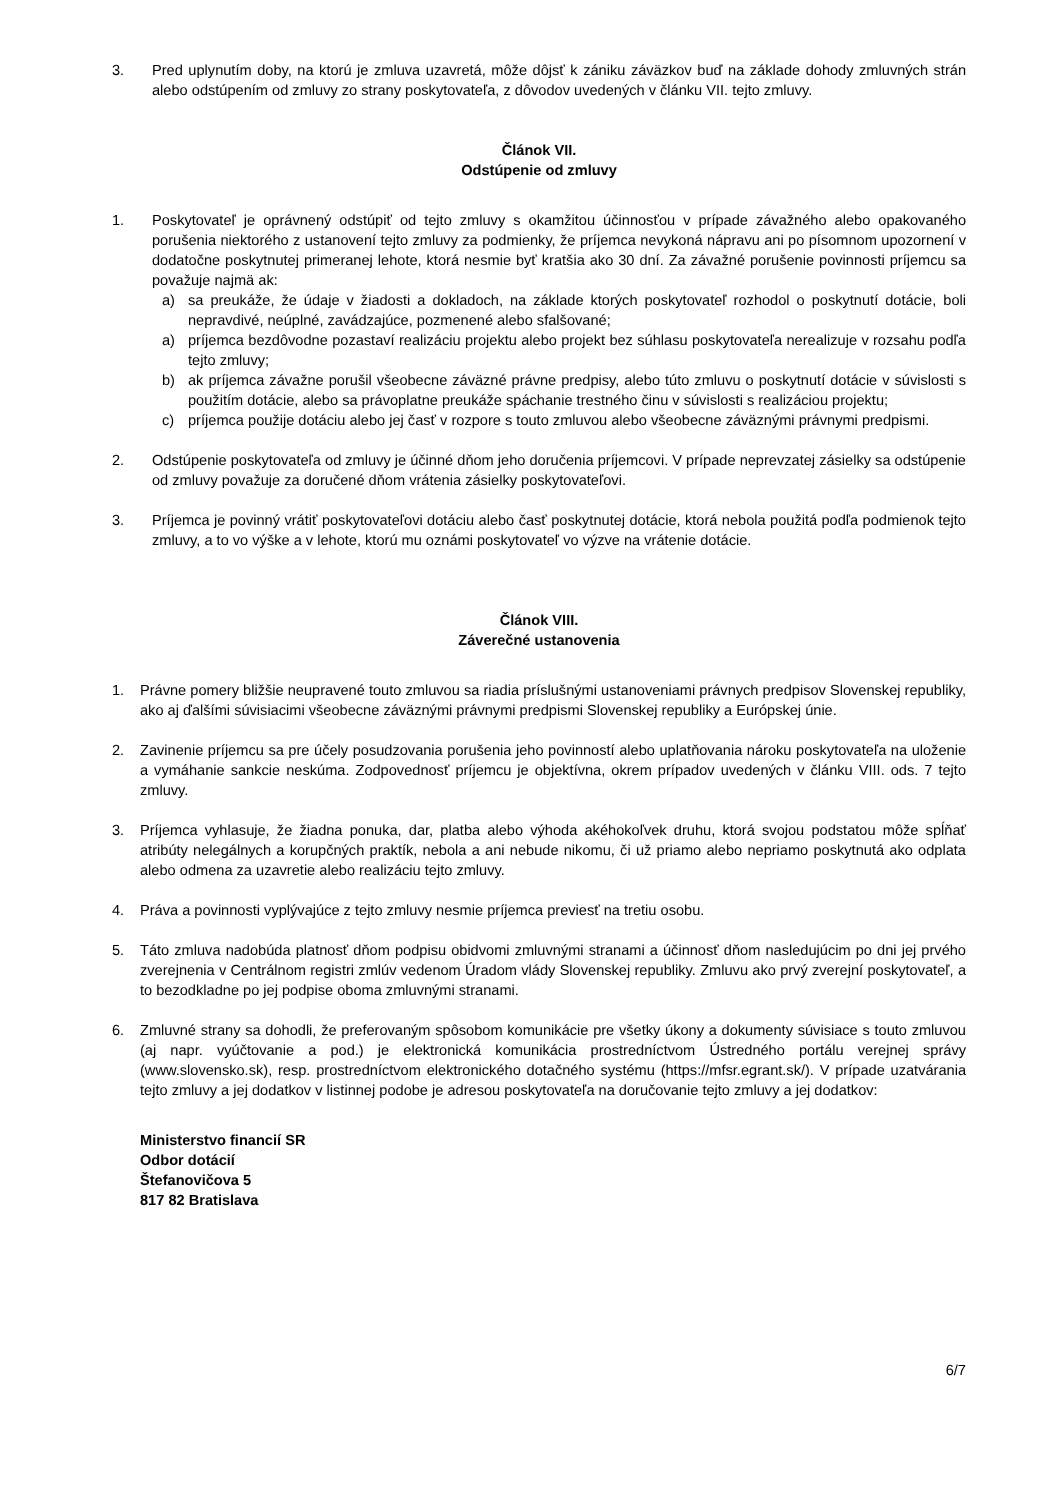3. Pred uplynutím doby, na ktorú je zmluva uzavretá, môže dôjsť k zániku záväzkov buď na základe dohody zmluvných strán alebo odstúpením od zmluvy zo strany poskytovateľa, z dôvodov uvedených v článku VII. tejto zmluvy.
Článok VII.
Odstúpenie od zmluvy
1. Poskytovateľ je oprávnený odstúpiť od tejto zmluvy s okamžitou účinnosťou v prípade závažného alebo opakovaného porušenia niektorého z ustanovení tejto zmluvy za podmienky, že príjemca nevykoná nápravu ani po písomnom upozornení v dodatočne poskytnutej primeranej lehote, ktorá nesmie byť kratšia ako 30 dní. Za závažné porušenie povinnosti príjemcu sa považuje najmä ak:
a) sa preukáže, že údaje v žiadosti a dokladoch, na základe ktorých poskytovateľ rozhodol o poskytnutí dotácie, boli nepravdivé, neúplné, zavádzajúce, pozmenené alebo sfalšované;
a) príjemca bezdôvodne pozastaví realizáciu projektu alebo projekt bez súhlasu poskytovateľa nerealizuje v rozsahu podľa tejto zmluvy;
b) ak príjemca závažne porušil všeobecne záväzné právne predpisy, alebo túto zmluvu o poskytnutí dotácie v súvislosti s použitím dotácie, alebo sa právoplatne preukáže spáchanie trestného činu v súvislosti s realizáciou projektu;
c) príjemca použije dotáciu alebo jej časť v rozpore s touto zmluvou alebo všeobecne záväznými právnymi predpismi.
2. Odstúpenie poskytovateľa od zmluvy je účinné dňom jeho doručenia príjemcovi. V prípade neprevzatej zásielky sa odstúpenie od zmluvy považuje za doručené dňom vrátenia zásielky poskytovateľovi.
3. Príjemca je povinný vrátiť poskytovateľovi dotáciu alebo časť poskytnutej dotácie, ktorá nebola použitá podľa podmienok tejto zmluvy, a to vo výške a v lehote, ktorú mu oznámi poskytovateľ vo výzve na vrátenie dotácie.
Článok VIII.
Záverečné ustanovenia
1. Právne pomery bližšie neupravené touto zmluvou sa riadia príslušnými ustanoveniami právnych predpisov Slovenskej republiky, ako aj ďalšími súvisiacimi všeobecne záväznými právnymi predpismi Slovenskej republiky a Európskej únie.
2. Zavinenie príjemcu sa pre účely posudzovania porušenia jeho povinností alebo uplatňovania nároku poskytovateľa na uloženie a vymáhanie sankcie neskúma. Zodpovednosť príjemcu je objektívna, okrem prípadov uvedených v článku VIII. ods. 7 tejto zmluvy.
3. Príjemca vyhlasuje, že žiadna ponuka, dar, platba alebo výhoda akéhokoľvek druhu, ktorá svojou podstatou môže spĺňať atribúty nelegálnych a korupčných praktík, nebola a ani nebude nikomu, či už priamo alebo nepriamo poskytnutá ako odplata alebo odmena za uzavretie alebo realizáciu tejto zmluvy.
4. Práva a povinnosti vyplývajúce z tejto zmluvy nesmie príjemca previesť na tretiu osobu.
5. Táto zmluva nadobúda platnosť dňom podpisu obidvomi zmluvnými stranami a účinnosť dňom nasledujúcim po dni jej prvého zverejnenia v Centrálnom registri zmlúv vedenom Úradom vlády Slovenskej republiky. Zmluvu ako prvý zverejní poskytovateľ, a to bezodkladne po jej podpise oboma zmluvnými stranami.
6. Zmluvné strany sa dohodli, že preferovaným spôsobom komunikácie pre všetky úkony a dokumenty súvisiace s touto zmluvou (aj napr. vyúčtovanie a pod.) je elektronická komunikácia prostredníctvom Ústredného portálu verejnej správy (www.slovensko.sk), resp. prostredníctvom elektronického dotačného systému (https://mfsr.egrant.sk/). V prípade uzatvárania tejto zmluvy a jej dodatkov v listinnej podobe je adresou poskytovateľa na doručovanie tejto zmluvy a jej dodatkov:
Ministerstvo financií SR
Odbor dotácií
Štefanovičova 5
817 82 Bratislava
6/7